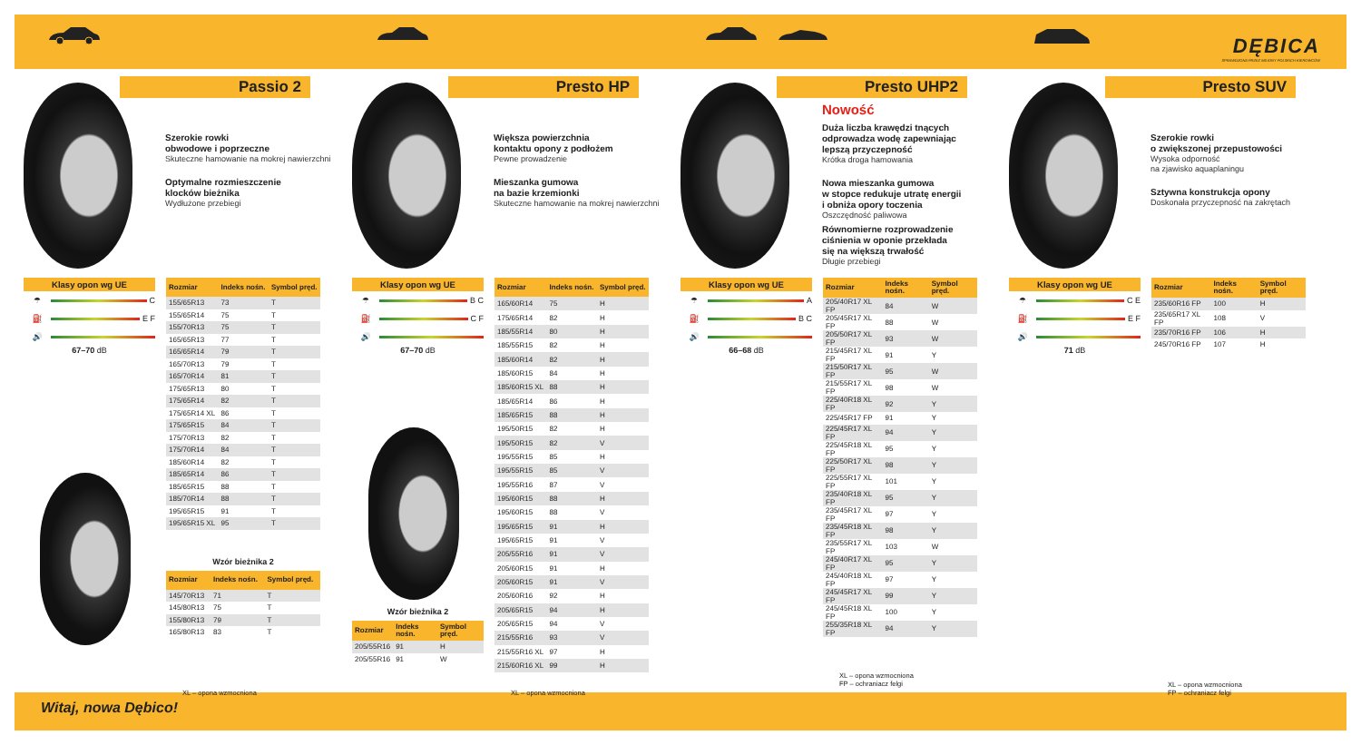DĘBICA
SPRAWDZONA PRZEZ MILIONY POLSKICH KIEROWCÓW
Passio 2
Szerokie rowki
obwodowe i poprzeczne
Skuteczne hamowanie na mokrej nawierzchni
Optymalne rozmieszczenie
klocków bieżnika
Wydłużone przebiegi
Klasy opon wg UE
☂ C
⛽ E F
🔊
67–70 dB
| Rozmiar | Indeks nośn. | Symbol pręd. |
| --- | --- | --- |
| 155/65R13 | 73 | T |
| 155/65R14 | 75 | T |
| 155/70R13 | 75 | T |
| 165/65R13 | 77 | T |
| 165/65R14 | 79 | T |
| 165/70R13 | 79 | T |
| 165/70R14 | 81 | T |
| 175/65R13 | 80 | T |
| 175/65R14 | 82 | T |
| 175/65R14 XL | 86 | T |
| 175/65R15 | 84 | T |
| 175/70R13 | 82 | T |
| 175/70R14 | 84 | T |
| 185/60R14 | 82 | T |
| 185/65R14 | 86 | T |
| 185/65R15 | 88 | T |
| 185/70R14 | 88 | T |
| 195/65R15 | 91 | T |
| 195/65R15 XL | 95 | T |
Wzór bieżnika 2
| Rozmiar | Indeks nośn. | Symbol pręd. |
| --- | --- | --- |
| 145/70R13 | 71 | T |
| 145/80R13 | 75 | T |
| 155/80R13 | 79 | T |
| 165/80R13 | 83 | T |
XL – opona wzmocniona
Presto HP
Większa powierzchnia
kontaktu opony z podłożem
Pewne prowadzenie
Mieszanka gumowa
na bazie krzemionki
Skuteczne hamowanie na mokrej nawierzchni
Klasy opon wg UE
☂ B C
⛽ C F
🔊
67–70 dB
Wzór bieżnika 2
| Rozmiar | Indeks nośn. | Symbol pręd. |
| --- | --- | --- |
| 205/55R16 | 91 | H |
| 205/55R16 | 91 | W |
| Rozmiar | Indeks nośn. | Symbol pręd. |
| --- | --- | --- |
| 165/60R14 | 75 | H |
| 175/65R14 | 82 | H |
| 185/55R14 | 80 | H |
| 185/55R15 | 82 | H |
| 185/60R14 | 82 | H |
| 185/60R15 | 84 | H |
| 185/60R15 XL | 88 | H |
| 185/65R14 | 86 | H |
| 185/65R15 | 88 | H |
| 195/50R15 | 82 | H |
| 195/50R15 | 82 | V |
| 195/55R15 | 85 | H |
| 195/55R15 | 85 | V |
| 195/55R16 | 87 | V |
| 195/60R15 | 88 | H |
| 195/60R15 | 88 | V |
| 195/65R15 | 91 | H |
| 195/65R15 | 91 | V |
| 205/55R16 | 91 | V |
| 205/60R15 | 91 | H |
| 205/60R15 | 91 | V |
| 205/60R16 | 92 | H |
| 205/65R15 | 94 | H |
| 205/65R15 | 94 | V |
| 215/55R16 | 93 | V |
| 215/55R16 XL | 97 | H |
| 215/60R16 XL | 99 | H |
XL – opona wzmocniona
Presto UHP2
Nowość
Duża liczba krawędzi tnących
odprowadza wodę zapewniając
lepszą przyczepność
Krótka droga hamowania
Nowa mieszanka gumowa
w stopce redukuje utratę energii
i obniża opory toczenia
Oszczędność paliwowa
Równomierne rozprowadzenie
ciśnienia w oponie przekłada
się na większą trwałość
Długie przebiegi
Klasy opon wg UE
☂ A
⛽ B C
🔊
66–68 dB
| Rozmiar | Indeks nośn. | Symbol pręd. |
| --- | --- | --- |
| 205/40R17 XL FP | 84 | W |
| 205/45R17 XL FP | 88 | W |
| 205/50R17 XL FP | 93 | W |
| 215/45R17 XL FP | 91 | Y |
| 215/50R17 XL FP | 95 | W |
| 215/55R17 XL FP | 98 | W |
| 225/40R18 XL FP | 92 | Y |
| 225/45R17 FP | 91 | Y |
| 225/45R17 XL FP | 94 | Y |
| 225/45R18 XL FP | 95 | Y |
| 225/50R17 XL FP | 98 | Y |
| 225/55R17 XL FP | 101 | Y |
| 235/40R18 XL FP | 95 | Y |
| 235/45R17 XL FP | 97 | Y |
| 235/45R18 XL FP | 98 | Y |
| 235/55R17 XL FP | 103 | W |
| 245/40R17 XL FP | 95 | Y |
| 245/40R18 XL FP | 97 | Y |
| 245/45R17 XL FP | 99 | Y |
| 245/45R18 XL FP | 100 | Y |
| 255/35R18 XL FP | 94 | Y |
XL – opona wzmocniona
FP – ochraniacz felgi
Presto SUV
Szerokie rowki
o zwiększonej przepustowości
Wysoka odporność
na zjawisko aquaplaningu
Sztywna konstrukcja opony
Doskonała przyczepność na zakrętach
Klasy opon wg UE
☂ C E
⛽ E F
🔊
71 dB
| Rozmiar | Indeks nośn. | Symbol pręd. |
| --- | --- | --- |
| 235/60R16 FP | 100 | H |
| 235/65R17 XL FP | 108 | V |
| 235/70R16 FP | 106 | H |
| 245/70R16 FP | 107 | H |
XL – opona wzmocniona
FP – ochraniacz felgi
Witaj, nowa Dębico!